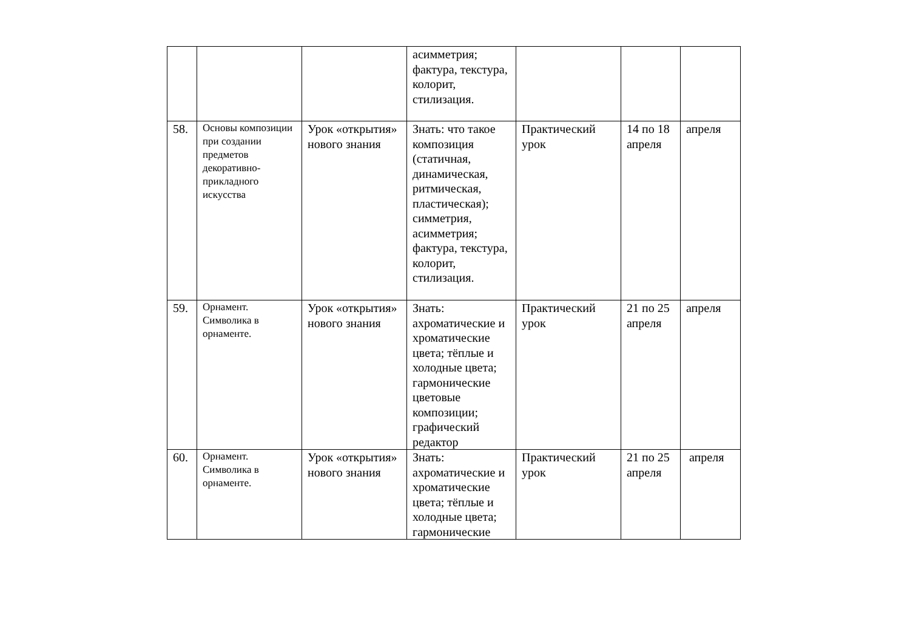| | | | асимметрия; фактура, текстура, колорит, стилизация. | | | |
| 58. | Основы композиции при создании предметов декоративно-прикладного искусства | Урок «открытия» нового знания | Знать: что такое композиция (статичная, динамическая, ритмическая, пластическая); симметрия, асимметрия; фактура, текстура, колорит, стилизация. | Практический урок | 14 по 18 апреля | апреля |
| 59. | Орнамент. Символика в орнаменте. | Урок «открытия» нового знания | Знать: ахроматические и хроматические цвета; тёплые и холодные цвета; гармонические цветовые композиции; графический редактор | Практический урок | 21 по 25 апреля | апреля |
| 60. | Орнамент. Символика в орнаменте. | Урок «открытия» нового знания | Знать: ахроматические и хроматические цвета; тёплые и холодные цвета; гармонические | Практический урок | 21 по 25 апреля | апреля |